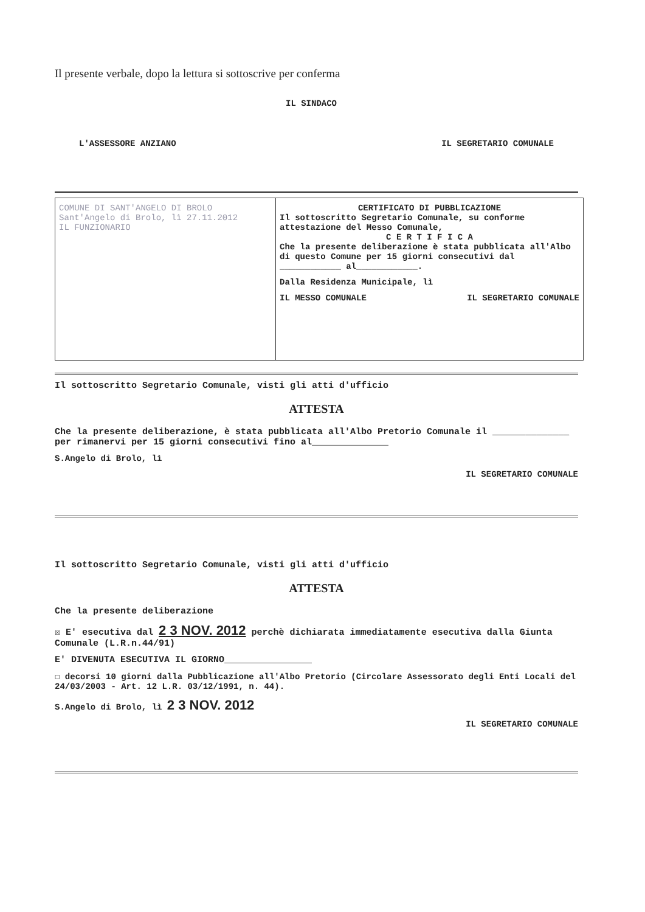Il presente verbale, dopo la lettura si sottoscrive per conferma
IL SINDACO
L'ASSESSORE ANZIANO IL SEGRETARIO COMUNALE
| COMUNE DI SANT'ANGELO DI BROLO Sant'Angelo di Brolo, lì 27.11.2012 IL FUNZIONARIO | CERTIFICATO DI PUBBLICAZIONE Il sottoscritto Segretario Comunale, su conforme attestazione del Messo Comunale, C E R T I F I C A Che la presente deliberazione è stata pubblicata all'Albo di questo Comune per 15 giorni consecutivi dal ____________ al____________. Dalla Residenza Municipale, lì IL MESSO COMUNALE IL SEGRETARIO COMUNALE |
Il sottoscritto Segretario Comunale, visti gli atti d'ufficio
ATTESTA
Che la presente deliberazione, è stata pubblicata all'Albo Pretorio Comunale il ______________ per rimanervi per 15 giorni consecutivi fino al______________
S.Angelo di Brolo, lì
IL SEGRETARIO COMUNALE
Il sottoscritto Segretario Comunale, visti gli atti d'ufficio
ATTESTA
Che la presente deliberazione
☒ E' esecutiva dal 2 3 NOV. 2012 perchè dichiarata immediatamente esecutiva dalla Giunta Comunale (L.R.n.44/91)
E' DIVENUTA ESECUTIVA IL GIORNO________________
☐ decorsi 10 giorni dalla Pubblicazione all'Albo Pretorio (Circolare Assessorato degli Enti Locali del 24/03/2003 - Art. 12 L.R. 03/12/1991, n. 44).
S.Angelo di Brolo, lì 2 3 NOV. 2012
IL SEGRETARIO COMUNALE